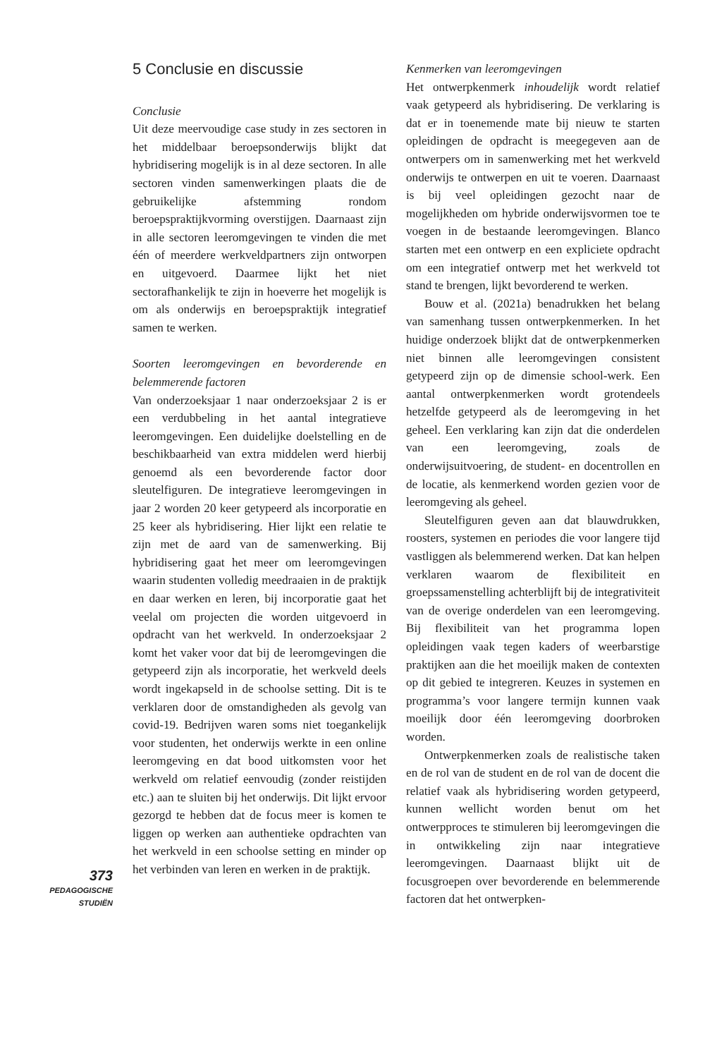373
PEDAGOGISCHE
STUDIËN
5 Conclusie en discussie
Conclusie
Uit deze meervoudige case study in zes sectoren in het middelbaar beroepsonderwijs blijkt dat hybridisering mogelijk is in al deze sectoren. In alle sectoren vinden samenwerkingen plaats die de gebruikelijke afstemming rondom beroepspraktijkvorming overstijgen. Daarnaast zijn in alle sectoren leeromgevingen te vinden die met één of meerdere werkveldpartners zijn ontworpen en uitgevoerd. Daarmee lijkt het niet sectorafhankelijk te zijn in hoeverre het mogelijk is om als onderwijs en beroepspraktijk integratief samen te werken.
Soorten leeromgevingen en bevorderende en belemmerende factoren
Van onderzoeksjaar 1 naar onderzoeksjaar 2 is er een verdubbeling in het aantal integratieve leeromgevingen. Een duidelijke doelstelling en de beschikbaarheid van extra middelen werd hierbij genoemd als een bevorderende factor door sleutelfiguren. De integratieve leeromgevingen in jaar 2 worden 20 keer getypeerd als incorporatie en 25 keer als hybridisering. Hier lijkt een relatie te zijn met de aard van de samenwerking. Bij hybridisering gaat het meer om leeromgevingen waarin studenten volledig meedraaien in de praktijk en daar werken en leren, bij incorporatie gaat het veelal om projecten die worden uitgevoerd in opdracht van het werkveld. In onderzoeksjaar 2 komt het vaker voor dat bij de leeromgevingen die getypeerd zijn als incorporatie, het werkveld deels wordt ingekapseld in de schoolse setting. Dit is te verklaren door de omstandigheden als gevolg van covid-19. Bedrijven waren soms niet toegankelijk voor studenten, het onderwijs werkte in een online leeromgeving en dat bood uitkomsten voor het werkveld om relatief eenvoudig (zonder reistijden etc.) aan te sluiten bij het onderwijs. Dit lijkt ervoor gezorgd te hebben dat de focus meer is komen te liggen op werken aan authentieke opdrachten van het werkveld in een schoolse setting en minder op het verbinden van leren en werken in de praktijk.
Kenmerken van leeromgevingen
Het ontwerpkenmerk inhoudelijk wordt relatief vaak getypeerd als hybridisering. De verklaring is dat er in toenemende mate bij nieuw te starten opleidingen de opdracht is meegegeven aan de ontwerpers om in samenwerking met het werkveld onderwijs te ontwerpen en uit te voeren. Daarnaast is bij veel opleidingen gezocht naar de mogelijkheden om hybride onderwijsvormen toe te voegen in de bestaande leeromgevingen. Blanco starten met een ontwerp en een expliciete opdracht om een integratief ontwerp met het werkveld tot stand te brengen, lijkt bevorderend te werken.
Bouw et al. (2021a) benadrukken het belang van samenhang tussen ontwerpkenmerken. In het huidige onderzoek blijkt dat de ontwerpkenmerken niet binnen alle leeromgevingen consistent getypeerd zijn op de dimensie school-werk. Een aantal ontwerpkenmerken wordt grotendeels hetzelfde getypeerd als de leeromgeving in het geheel. Een verklaring kan zijn dat die onderdelen van een leeromgeving, zoals de onderwijsuitvoering, de student- en docentrollen en de locatie, als kenmerkend worden gezien voor de leeromgeving als geheel.
Sleutelfiguren geven aan dat blauwdrukken, roosters, systemen en periodes die voor langere tijd vastliggen als belemmerend werken. Dat kan helpen verklaren waarom de flexibiliteit en groepssamenstelling achterblijft bij de integrativiteit van de overige onderdelen van een leeromgeving. Bij flexibiliteit van het programma lopen opleidingen vaak tegen kaders of weerbarstige praktijken aan die het moeilijk maken de contexten op dit gebied te integreren. Keuzes in systemen en programma’s voor langere termijn kunnen vaak moeilijk door één leeromgeving doorbroken worden.
Ontwerpkenmerken zoals de realistische taken en de rol van de student en de rol van de docent die relatief vaak als hybridisering worden getypeerd, kunnen wellicht worden benut om het ontwerpproces te stimuleren bij leeromgevingen die in ontwikkeling zijn naar integratieve leeromgevingen. Daarnaast blijkt uit de focusgroepen over bevorderende en belemmerende factoren dat het ontwerpken-